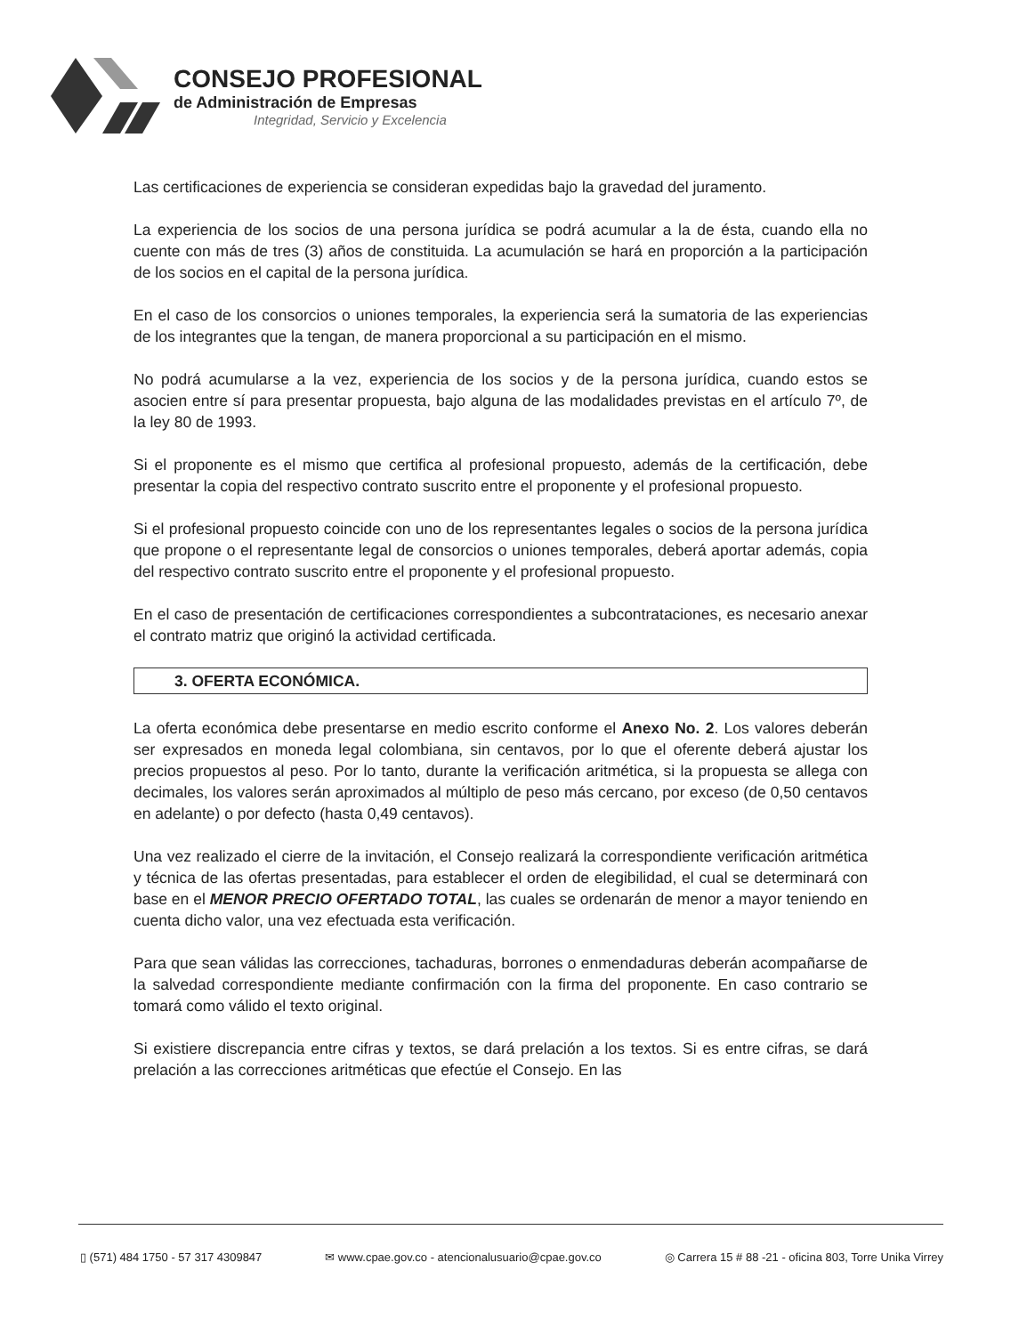CONSEJO PROFESIONAL
de Administración de Empresas
Integridad, Servicio y Excelencia
Las certificaciones de experiencia se consideran expedidas bajo la gravedad del juramento.
La experiencia de los socios de una persona jurídica se podrá acumular a la de ésta, cuando ella no cuente con más de tres (3) años de constituida. La acumulación se hará en proporción a la participación de los socios en el capital de la persona jurídica.
En el caso de los consorcios o uniones temporales, la experiencia será la sumatoria de las experiencias de los integrantes que la tengan, de manera proporcional a su participación en el mismo.
No podrá acumularse a la vez, experiencia de los socios y de la persona jurídica, cuando estos se asocien entre sí para presentar propuesta, bajo alguna de las modalidades previstas en el artículo 7º, de la ley 80 de 1993.
Si el proponente es el mismo que certifica al profesional propuesto, además de la certificación, debe presentar la copia del respectivo contrato suscrito entre el proponente y el profesional propuesto.
Si el profesional propuesto coincide con uno de los representantes legales o socios de la persona jurídica que propone o el representante legal de consorcios o uniones temporales, deberá aportar además, copia del respectivo contrato suscrito entre el proponente y el profesional propuesto.
En el caso de presentación de certificaciones correspondientes a subcontrataciones, es necesario anexar el contrato matriz que originó la actividad certificada.
3. OFERTA ECONÓMICA.
La oferta económica debe presentarse en medio escrito conforme el Anexo No. 2. Los valores deberán ser expresados en moneda legal colombiana, sin centavos, por lo que el oferente deberá ajustar los precios propuestos al peso. Por lo tanto, durante la verificación aritmética, si la propuesta se allega con decimales, los valores serán aproximados al múltiplo de peso más cercano, por exceso (de 0,50 centavos en adelante) o por defecto (hasta 0,49 centavos).
Una vez realizado el cierre de la invitación, el Consejo realizará la correspondiente verificación aritmética y técnica de las ofertas presentadas, para establecer el orden de elegibilidad, el cual se determinará con base en el MENOR PRECIO OFERTADO TOTAL, las cuales se ordenarán de menor a mayor teniendo en cuenta dicho valor, una vez efectuada esta verificación.
Para que sean válidas las correcciones, tachaduras, borrones o enmendaduras deberán acompañarse de la salvedad correspondiente mediante confirmación con la firma del proponente. En caso contrario se tomará como válido el texto original.
Si existiere discrepancia entre cifras y textos, se dará prelación a los textos. Si es entre cifras, se dará prelación a las correcciones aritméticas que efectúe el Consejo. En las
▯ (571) 484 1750 - 57 317 4309847 ✉ www.cpae.gov.co - atencionalusuario@cpae.gov.co ◎ Carrera 15 # 88 -21 - oficina 803, Torre Unika Virrey